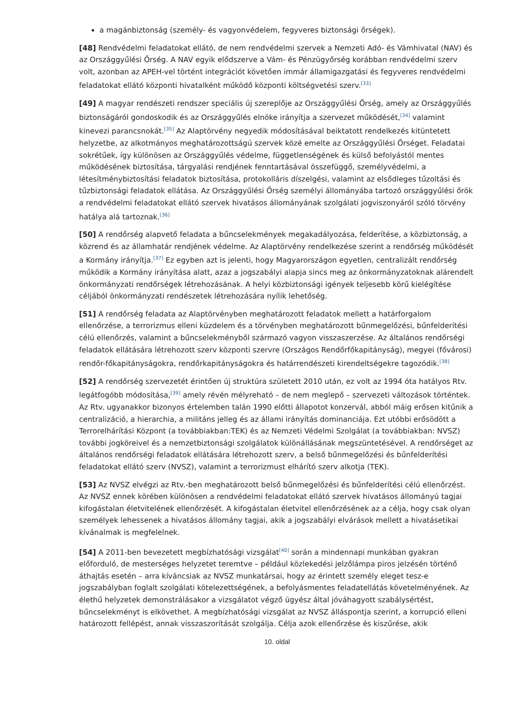a magánbiztonság (személy- és vagyonvédelem, fegyveres biztonsági őrségek).
[48] Rendvédelmi feladatokat ellátó, de nem rendvédelmi szervek a Nemzeti Adó- és Vámhivatal (NAV) és az Országgyűlési Őrség. A NAV egyik elődszerve a Vám- és Pénzügyőrség korábban rendvédelmi szerv volt, azonban az APEH-vel történt integrációt követően immár államigazgatási és fegyveres rendvédelmi feladatokat ellátó központi hivatalként működő központi költségvetési szerv.<sup>[33]</sup>
[49] A magyar rendészeti rendszer speciális új szereplője az Országgyűlési Őrség, amely az Országgyűlés biztonságáról gondoskodik és az Országgyűlés elnöke irányítja a szervezet működését,<sup>[34]</sup> valamint kinevezi parancsnokát.<sup>[35]</sup> Az Alaptörvény negyedik módosításával beiktatott rendelkezés kitüntetett helyzetbe, az alkotmányos meghatározottságú szervek közé emelte az Országgyűlési Őrséget. Feladatai sokrétűek, így különösen az Országgyűlés védelme, függetlenségének és külső befolyástól mentes működésének biztosítása, tárgyalási rendjének fenntartásával összefüggő, személyvédelmi, a létesítménybiztosítási feladatok biztosítása, protokolláris díszelgési, valamint az elsődleges tűzoltási és tűzbiztonsági feladatok ellátása. Az Országgyűlési Őrség személyi állományába tartozó országgyűlési őrök a rendvédelmi feladatokat ellátó szervek hivatásos állományának szolgálati jogviszonyáról szóló törvény hatálya alá tartoznak.<sup>[36]</sup>
[50] A rendőrség alapvető feladata a bűncselekmények megakadályozása, felderítése, a közbiztonság, a közrend és az államhatár rendjének védelme. Az Alaptörvény rendelkezése szerint a rendőrség működését a Kormány irányítja.<sup>[37]</sup> Ez egyben azt is jelenti, hogy Magyarországon egyetlen, centralizált rendőrség működik a Kormány irányítása alatt, azaz a jogszabályi alapja sincs meg az önkormányzatoknak alárendelt önkormányzati rendőrségek létrehozásának. A helyi közbiztonsági igények teljesebb körű kielégítése céljából önkormányzati rendészetek létrehozására nyílik lehetőség.
[51] A rendőrség feladata az Alaptörvényben meghatározott feladatok mellett a határforgalom ellenőrzése, a terrorizmus elleni küzdelem és a törvényben meghatározott bűnmegelőzési, bűnfelderítési célú ellenőrzés, valamint a bűncselekményből származó vagyon visszaszerzése. Az általános rendőrségi feladatok ellátására létrehozott szerv központi szervre (Országos Rendőrfőkapitányság), megyei (fővárosi) rendőr-főkapitányságokra, rendőrkapitányságokra és határrendészeti kirendeltségekre tagozódik.<sup>[38]</sup>
[52] A rendőrség szervezetét érintően új struktúra született 2010 után, ez volt az 1994 óta hatályos Rtv. legátfogóbb módosítása,<sup>[39]</sup> amely révén mélyreható – de nem meglepő – szervezeti változások történtek. Az Rtv. ugyanakkor bizonyos értelemben talán 1990 előtti állapotot konzervál, abból máig erősen kitűnik a centralizáció, a hierarchia, a militáns jelleg és az állami irányítás dominanciája. Ezt utóbbi erősödött a Terrorelhárítási Központ (a továbbiakban:TEK) és az Nemzeti Védelmi Szolgálat (a továbbiakban: NVSZ) további jogköreivel és a nemzetbiztonsági szolgálatok különállásának megszüntetésével. A rendőrséget az általános rendőrségi feladatok ellátására létrehozott szerv, a belső bűnmegelőzési és bűnfelderítési feladatokat ellátó szerv (NVSZ), valamint a terrorizmust elhárító szerv alkotja (TEK).
[53] Az NVSZ elvégzi az Rtv.-ben meghatározott belső bűnmegelőzési és bűnfelderítési célú ellenőrzést. Az NVSZ ennek körében különösen a rendvédelmi feladatokat ellátó szervek hivatásos állományú tagjai kifogástalan életvitelének ellenőrzését. A kifogástalan életvitel ellenőrzésének az a célja, hogy csak olyan személyek lehessenek a hivatásos állomány tagjai, akik a jogszabályi elvárások mellett a hivatásetikai kívánalmak is megfelelnek.
[54] A 2011-ben bevezetett megbízhatósági vizsgálat<sup>[40]</sup> során a mindennapi munkában gyakran előforduló, de mesterséges helyzetet teremtve – például közlekedési jelzőlámpa piros jelzésén történő áthajtás esetén – arra kíváncsiak az NVSZ munkatársai, hogy az érintett személy eleget tesz-e jogszabályban foglalt szolgálati kötelezettségének, a befolyásmentes feladatellátás követelményének. Az élethű helyzetek demonstrálásakor a vizsgálatot végző ügyész által jóváhagyott szabálysértést, bűncselekményt is elkövethet. A megbízhatósági vizsgálat az NVSZ álláspontja szerint, a korrupció elleni határozott fellépést, annak visszaszorítását szolgálja. Célja azok ellenőrzése és kiszűrése, akik
10. oldal